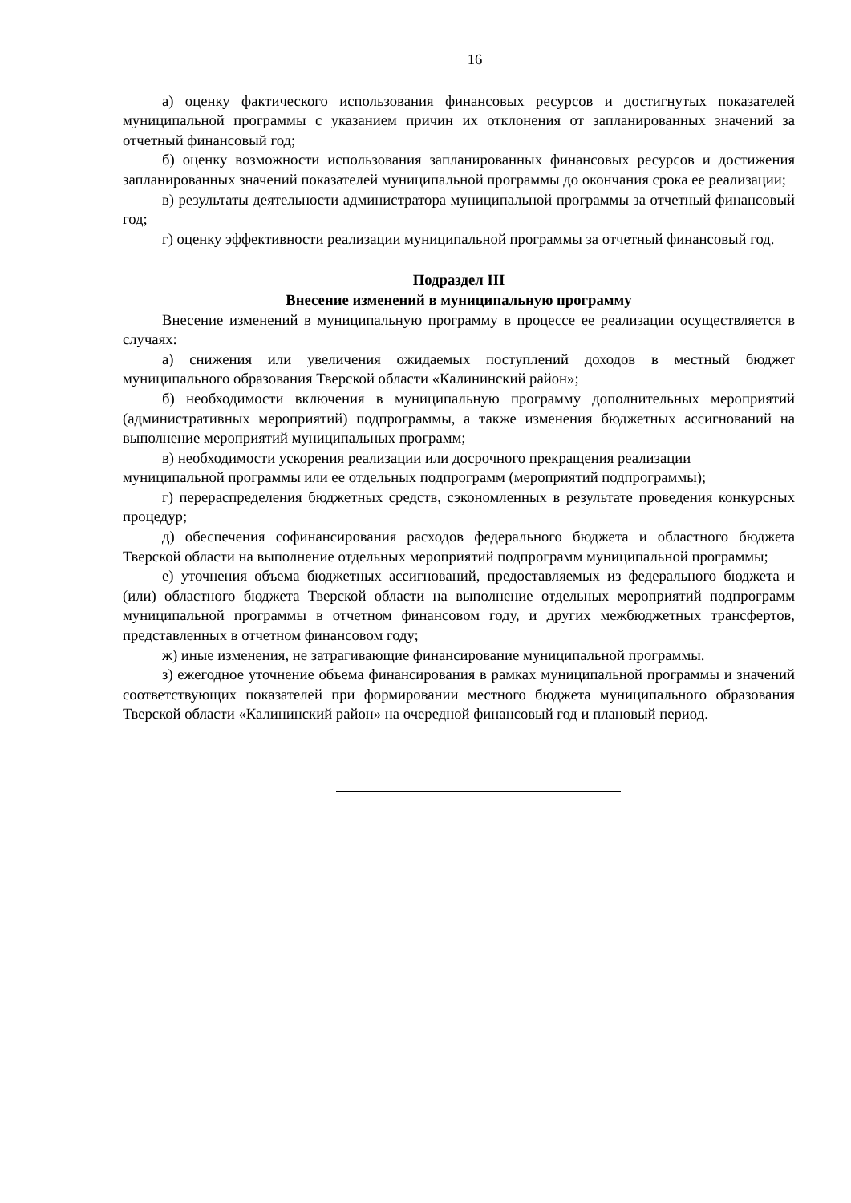16
а) оценку фактического использования финансовых ресурсов и достигнутых показателей муниципальной программы с указанием причин их отклонения от запланированных значений за отчетный финансовый год;
б) оценку возможности использования запланированных финансовых ресурсов и достижения запланированных значений показателей муниципальной программы до окончания срока ее реализации;
в) результаты деятельности администратора муниципальной программы за отчетный финансовый год;
г) оценку эффективности реализации муниципальной программы за отчетный финансовый год.
Подраздел III
Внесение изменений в муниципальную программу
Внесение изменений в муниципальную программу в процессе ее реализации осуществляется в случаях:
а) снижения или увеличения ожидаемых поступлений доходов в местный бюджет муниципального образования Тверской области «Калининский район»;
б) необходимости включения в муниципальную программу дополнительных мероприятий (административных мероприятий) подпрограммы, а также изменения бюджетных ассигнований на выполнение мероприятий муниципальных программ;
в) необходимости ускорения реализации или досрочного прекращения реализации муниципальной программы или ее отдельных подпрограмм (мероприятий подпрограммы);
г) перераспределения бюджетных средств, сэкономленных в результате проведения конкурсных процедур;
д) обеспечения софинансирования расходов федерального бюджета и областного бюджета Тверской области на выполнение отдельных мероприятий подпрограмм муниципальной программы;
е) уточнения объема бюджетных ассигнований, предоставляемых из федерального бюджета и (или) областного бюджета Тверской области на выполнение отдельных мероприятий подпрограмм муниципальной программы в отчетном финансовом году, и других межбюджетных трансфертов, представленных в отчетном финансовом году;
ж) иные изменения, не затрагивающие финансирование муниципальной программы.
з) ежегодное уточнение объема финансирования в рамках муниципальной программы и значений соответствующих показателей при формировании местного бюджета муниципального образования Тверской области «Калининский район» на очередной финансовый год и плановый период.